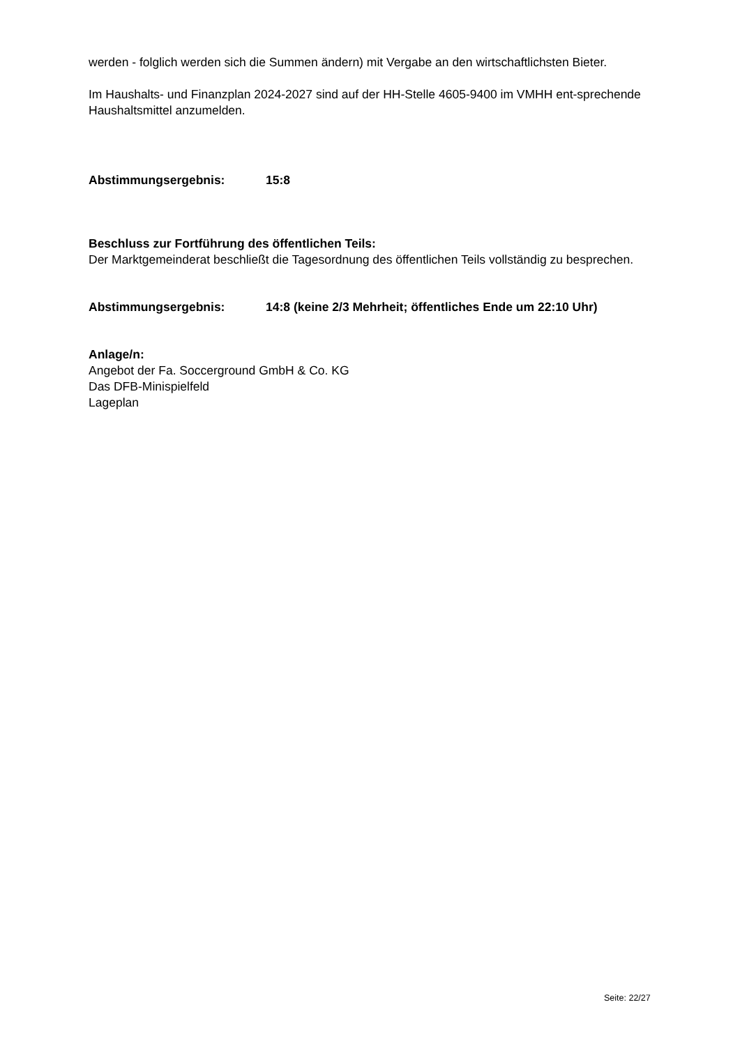werden - folglich werden sich die Summen ändern) mit Vergabe an den wirtschaftlichsten Bieter.
Im Haushalts- und Finanzplan 2024-2027 sind auf der HH-Stelle 4605-9400 im VMHH ent-sprechende Haushaltsmittel anzumelden.
Abstimmungsergebnis: 15:8
Beschluss zur Fortführung des öffentlichen Teils:
Der Marktgemeinderat beschließt die Tagesordnung des öffentlichen Teils vollständig zu besprechen.
Abstimmungsergebnis: 14:8 (keine 2/3 Mehrheit; öffentliches Ende um 22:10 Uhr)
Anlage/n:
Angebot der Fa. Soccerground GmbH & Co. KG
Das DFB-Minispielfeld
Lageplan
Seite: 22/27